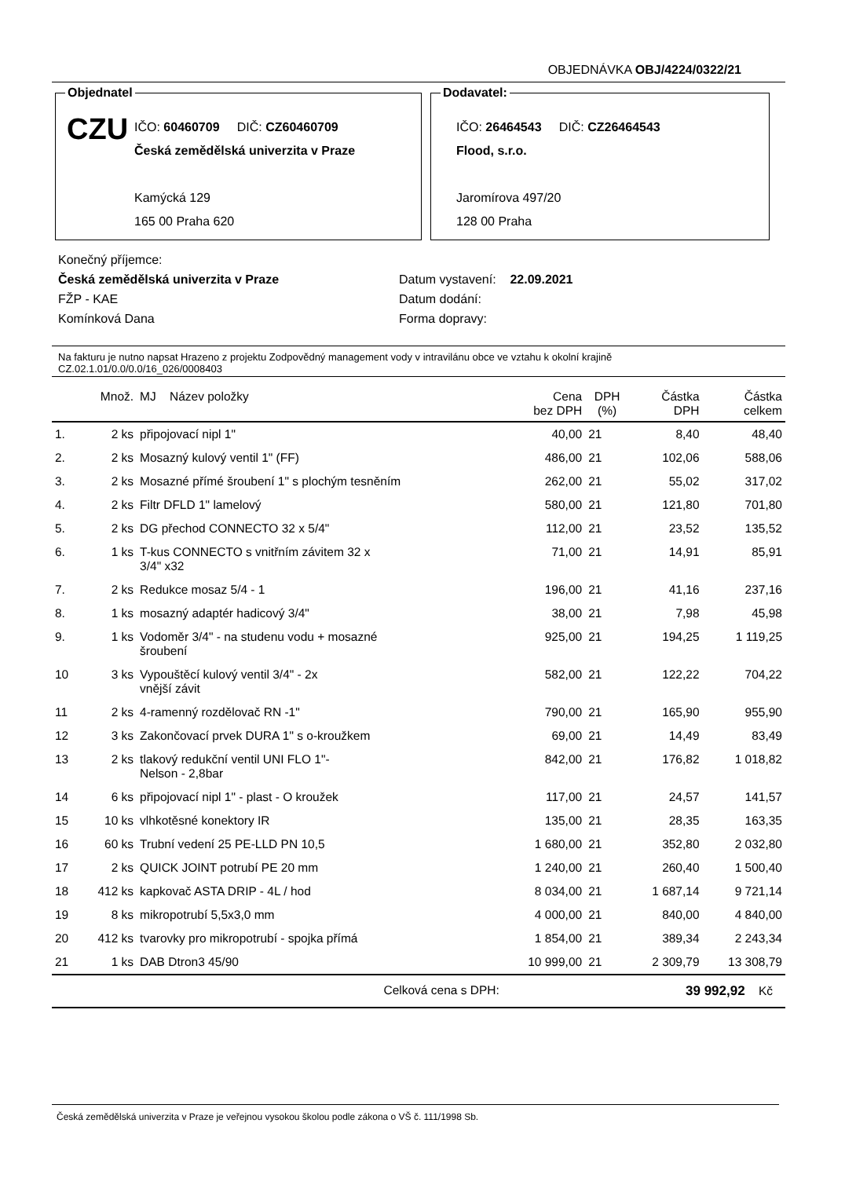OBJEDNÁVKA OBJ/4224/0322/21
Objednatel
CZU
IČO: 60460709 DIČ: CZ60460709
Česká zemědělská univerzita v Praze
Kamýcká 129
165 00 Praha 620
Dodavatel:
IČO: 26464543 DIČ: CZ26464543
Flood, s.r.o.
Jaromírova 497/20
128 00 Praha
Konečný příjemce:
Česká zemědělská univerzita v Praze
FŽP - KAE
Komínková Dana
Datum vystavení: 22.09.2021
Datum dodání:
Forma dopravy:
Na fakturu je nutno napsat Hrazeno z projektu Zodpovědný management vody v intravilánu obce ve vztahu k okolní krajině
CZ.02.1.01/0.0/0.0/16_026/0008403
| | Množ. | MJ Název položky | Cena bez DPH | DPH (%) | Částka DPH | Částka celkem |
| --- | --- | --- | --- | --- | --- | --- |
| 1. | 2 ks | připojovací nipl 1" | 40,00 | 21 | 8,40 | 48,40 |
| 2. | 2 ks | Mosazný kulový ventil 1" (FF) | 486,00 | 21 | 102,06 | 588,06 |
| 3. | 2 ks | Mosazné přímé šroubení 1" s plochým tesněním | 262,00 | 21 | 55,02 | 317,02 |
| 4. | 2 ks | Filtr DFLD 1" lamelový | 580,00 | 21 | 121,80 | 701,80 |
| 5. | 2 ks | DG přechod CONNECTO 32 x 5/4" | 112,00 | 21 | 23,52 | 135,52 |
| 6. | 1 ks | T-kus CONNECTO s vnitřním závitem 32 x 3/4" x32 | 71,00 | 21 | 14,91 | 85,91 |
| 7. | 2 ks | Redukce mosaz 5/4 - 1 | 196,00 | 21 | 41,16 | 237,16 |
| 8. | 1 ks | mosazný adaptér hadicový 3/4" | 38,00 | 21 | 7,98 | 45,98 |
| 9. | 1 ks | Vodoměr 3/4" - na studenu vodu + mosazné šroubení | 925,00 | 21 | 194,25 | 1 119,25 |
| 10 | 3 ks | Vypouštěcí kulový ventil 3/4" - 2x vnější závit | 582,00 | 21 | 122,22 | 704,22 |
| 11 | 2 ks | 4-ramenný rozdělovač RN -1" | 790,00 | 21 | 165,90 | 955,90 |
| 12 | 3 ks | Zakončovací prvek DURA 1" s o-kroužkem | 69,00 | 21 | 14,49 | 83,49 |
| 13 | 2 ks | tlakový redukční ventil UNI FLO 1"- Nelson - 2,8bar | 842,00 | 21 | 176,82 | 1 018,82 |
| 14 | 6 ks | připojovací nipl 1" - plast - O kroužek | 117,00 | 21 | 24,57 | 141,57 |
| 15 | 10 ks | vlhkotěsné konektory IR | 135,00 | 21 | 28,35 | 163,35 |
| 16 | 60 ks | Trubní vedení 25 PE-LLD PN 10,5 | 1 680,00 | 21 | 352,80 | 2 032,80 |
| 17 | 2 ks | QUICK JOINT potrubí PE 20 mm | 1 240,00 | 21 | 260,40 | 1 500,40 |
| 18 | 412 ks | kapkovač ASTA DRIP - 4L / hod | 8 034,00 | 21 | 1 687,14 | 9 721,14 |
| 19 | 8 ks | mikropotrubí 5,5x3,0 mm | 4 000,00 | 21 | 840,00 | 4 840,00 |
| 20 | 412 ks | tvarovky pro mikropotrubí - spojka přímá | 1 854,00 | 21 | 389,34 | 2 243,34 |
| 21 | 1 ks | DAB Dtron3 45/90 | 10 999,00 | 21 | 2 309,79 | 13 308,79 |
| Celková cena s DPH: | | | 39 992,92 Kč | | | |
Česká zemědělská univerzita v Praze je veřejnou vysokou školou podle zákona o VŠ č. 111/1998 Sb.